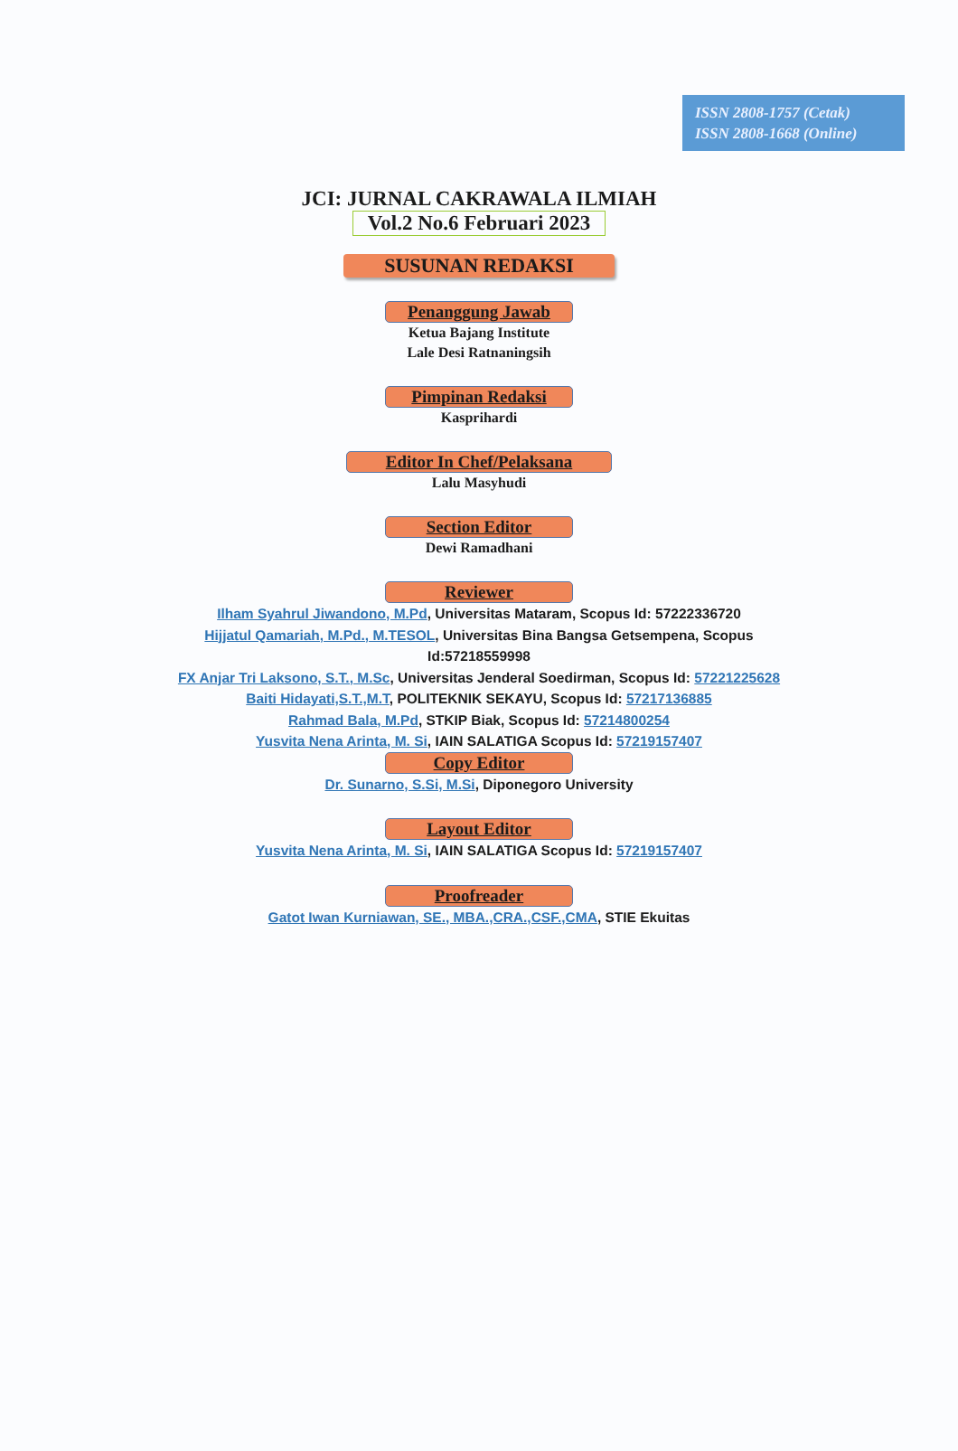ISSN 2808-1757 (Cetak)
ISSN 2808-1668 (Online)
JCI: JURNAL CAKRAWALA ILMIAH
Vol.2 No.6 Februari 2023
SUSUNAN REDAKSI
Penanggung Jawab
Ketua Bajang Institute
Lale Desi Ratnaningsih
Pimpinan Redaksi
Kasprihardi
Editor In Chef/Pelaksana
Lalu Masyhudi
Section Editor
Dewi Ramadhani
Reviewer
Ilham Syahrul Jiwandono, M.Pd, Universitas Mataram, Scopus Id: 57222336720
Hijjatul Qamariah, M.Pd., M.TESOL, Universitas Bina Bangsa Getsempena, Scopus
Id:57218559998
FX Anjar Tri Laksono, S.T., M.Sc, Universitas Jenderal Soedirman, Scopus Id: 57221225628
Baiti Hidayati,S.T.,M.T, POLITEKNIK SEKAYU, Scopus Id: 57217136885
Rahmad Bala, M.Pd, STKIP Biak, Scopus Id: 57214800254
Yusvita Nena Arinta, M. Si, IAIN SALATIGA Scopus Id: 57219157407
Copy Editor
Dr. Sunarno, S.Si, M.Si, Diponegoro University
Layout Editor
Yusvita Nena Arinta, M. Si, IAIN SALATIGA Scopus Id: 57219157407
Proofreader
Gatot Iwan Kurniawan, SE., MBA.,CRA.,CSF.,CMA, STIE Ekuitas